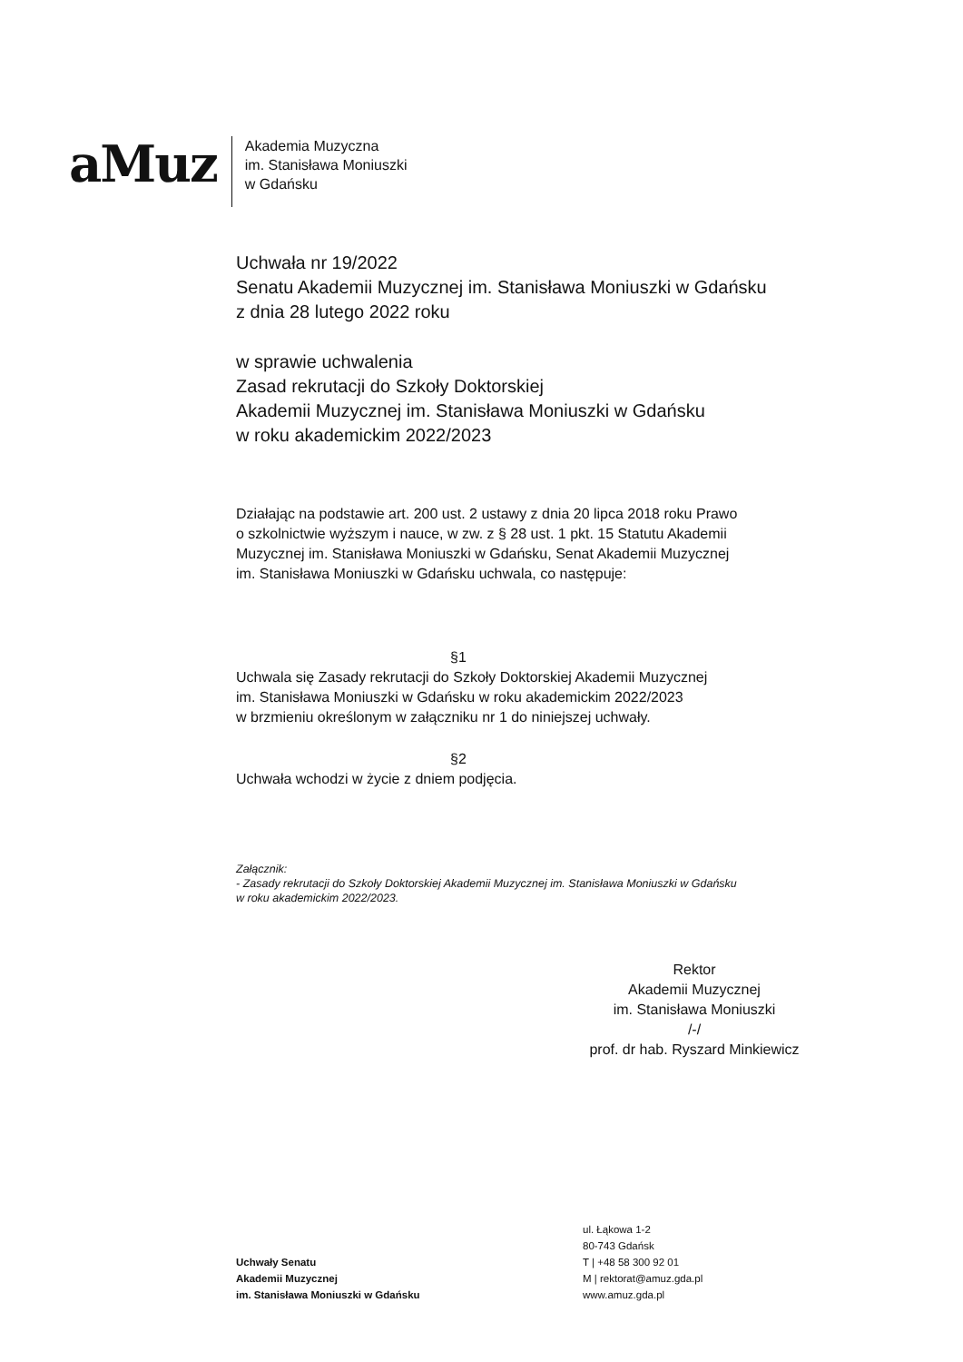aMuz
Akademia Muzyczna
im. Stanisława Moniuszki
w Gdańsku
Uchwała nr 19/2022
Senatu Akademii Muzycznej im. Stanisława Moniuszki w Gdańsku
z dnia 28 lutego 2022 roku
w sprawie uchwalenia
Zasad rekrutacji do Szkoły Doktorskiej
Akademii Muzycznej im. Stanisława Moniuszki w Gdańsku
w roku akademickim 2022/2023
Działając na podstawie art. 200 ust. 2 ustawy z dnia 20 lipca 2018 roku Prawo
o szkolnictwie wyższym i nauce, w zw. z § 28 ust. 1 pkt. 15 Statutu Akademii
Muzycznej im. Stanisława Moniuszki w Gdańsku, Senat Akademii Muzycznej
im. Stanisława Moniuszki w Gdańsku uchwala, co następuje:
§1
Uchwala się Zasady rekrutacji do Szkoły Doktorskiej Akademii Muzycznej
im. Stanisława Moniuszki w Gdańsku w roku akademickim 2022/2023
w brzmieniu określonym w załączniku nr 1 do niniejszej uchwały.
§2
Uchwała wchodzi w życie z dniem podjęcia.
Załącznik:
- Zasady rekrutacji do Szkoły Doktorskiej Akademii Muzycznej im. Stanisława Moniuszki w Gdańsku
w roku akademickim 2022/2023.
Rektor
Akademii Muzycznej
im. Stanisława Moniuszki
/-/
prof. dr hab. Ryszard Minkiewicz
Uchwały Senatu
Akademii Muzycznej
im. Stanisława Moniuszki w Gdańsku
ul. Łąkowa 1-2
80-743 Gdańsk
T | +48 58 300 92 01
M | rektorat@amuz.gda.pl
www.amuz.gda.pl